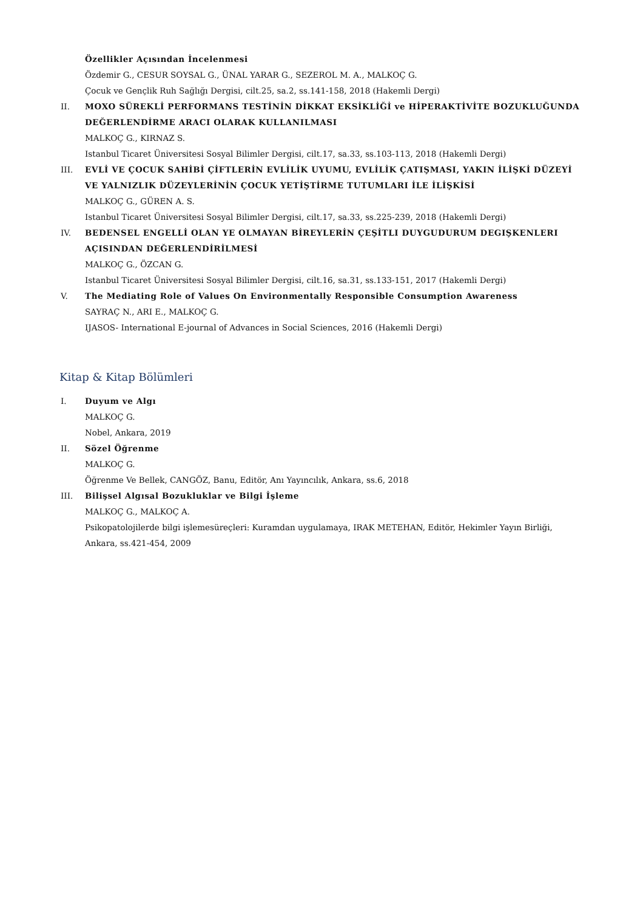Özellikler Açısından İncelenmesi
Özdemir G., CESUR SOYSAL G., ÜNAL YARAR G., SEZEROL M. A., MALKOÇ G.
Çocuk ve Gençlik Ruh Sağlığı Dergisi, cilt.25, sa.2, ss.141-158, 2018 (Hakemli Dergi)
II. MOXO SÜREKLİ PERFORMANS TESTİNİN DİKKAT EKSİKLİĞİ ve HİPERAKTİVİTE BOZUKLUĞUNDA DEĞERLENDİRME ARACI OLARAK KULLANILMASI
MALKOÇ G., KIRNAZ S.
Istanbul Ticaret Üniversitesi Sosyal Bilimler Dergisi, cilt.17, sa.33, ss.103-113, 2018 (Hakemli Dergi)
III. EVLİ VE ÇOCUK SAHİBİ ÇİFTLERİN EVLİLİK UYUMU, EVLİLİK ÇATIŞMASI, YAKIN İLİŞKİ DÜZEYİ VE YALNIZLIK DÜZEYLERİNİN ÇOCUK YETİŞTİRME TUTUMLARI İLE İLİŞKİSİ
MALKOÇ G., GÜREN A. S.
Istanbul Ticaret Üniversitesi Sosyal Bilimler Dergisi, cilt.17, sa.33, ss.225-239, 2018 (Hakemli Dergi)
IV. BEDENSEL ENGELLİ OLAN YE OLMAYAN BİREYLERİN ÇEŞİTLI DUYGUDURUM DEGIŞKENLERI AÇISINDAN DEĞERLENDİRİLMESİ
MALKOÇ G., ÖZCAN G.
Istanbul Ticaret Üniversitesi Sosyal Bilimler Dergisi, cilt.16, sa.31, ss.133-151, 2017 (Hakemli Dergi)
V. The Mediating Role of Values On Environmentally Responsible Consumption Awareness
SAYRAÇ N., ARI E., MALKOÇ G.
IJASOS- International E-journal of Advances in Social Sciences, 2016 (Hakemli Dergi)
Kitap & Kitap Bölümleri
I. Duyum ve Algı
MALKOÇ G.
Nobel, Ankara, 2019
II. Sözel Öğrenme
MALKOÇ G.
Öğrenme Ve Bellek, CANGÖZ, Banu, Editör, Anı Yayıncılık, Ankara, ss.6, 2018
III. Bilişsel Algısal Bozukluklar ve Bilgi İşleme
MALKOÇ G., MALKOÇ A.
Psikopatolojilerde bilgi işlemesüreçleri: Kuramdan uygulamaya, IRAK METEHAN, Editör, Hekimler Yayın Birliği, Ankara, ss.421-454, 2009